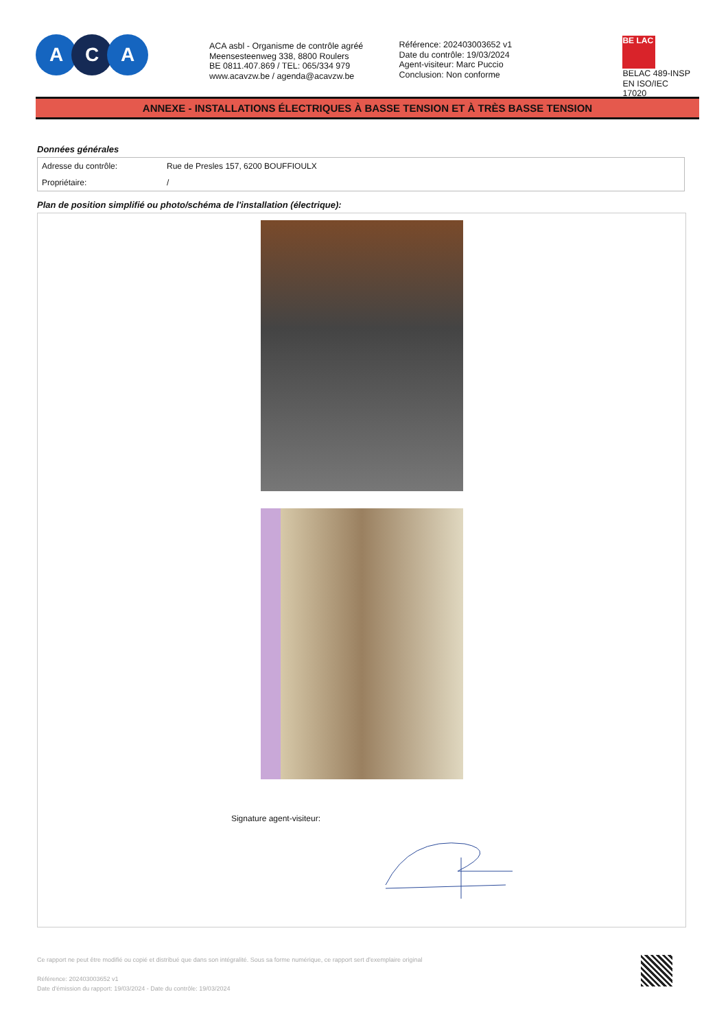A C A
ACA asbl - Organisme de contrôle agréé
Meensesteenweg 338, 8800 Roulers
BE 0811.407.869 / TEL: 065/334 979
www.acavzw.be / agenda@acavzw.be
Référence: 202403003652 v1
Date du contrôle: 19/03/2024
Agent-visiteur: Marc Puccio
Conclusion: Non conforme
BE LAC
BELAC 489-INSP
EN ISO/IEC 17020
ANNEXE - INSTALLATIONS ÉLECTRIQUES À BASSE TENSION ET À TRÈS BASSE TENSION
Données générales
| Adresse du contrôle: | Rue de Presles 157, 6200 BOUFFIOULX |
| Propriétaire: | / |
Plan de position simplifié ou photo/schéma de l'installation (électrique):
Signature agent-visiteur:
Ce rapport ne peut être modifié ou copié et distribué que dans son intégralité. Sous sa forme numérique, ce rapport sert d'exemplaire original
Référence: 202403003652 v1
Date d'émission du rapport: 19/03/2024 - Date du contrôle: 19/03/2024